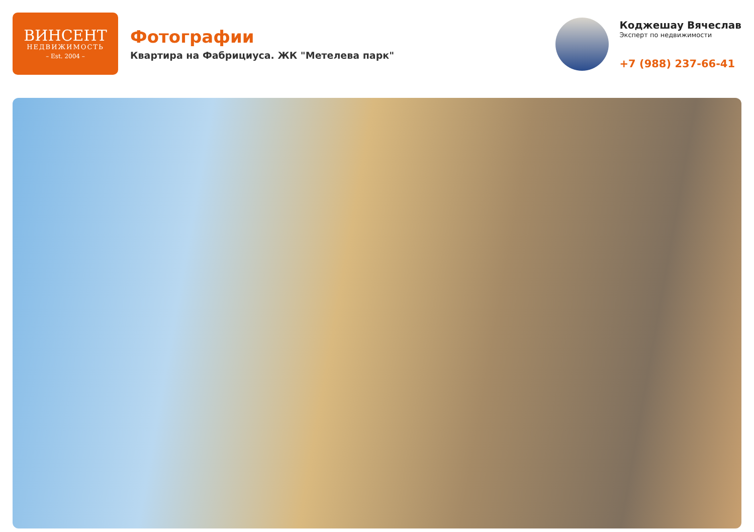ВИНСЕНТ
НЕДВИЖИМОСТЬ
– Est. 2004 –
Фотографии
Квартира на Фабрициуса. ЖК "Метелева парк"
Коджешау Вячеслав
Эксперт по недвижимости
+7 (988) 237-66-41